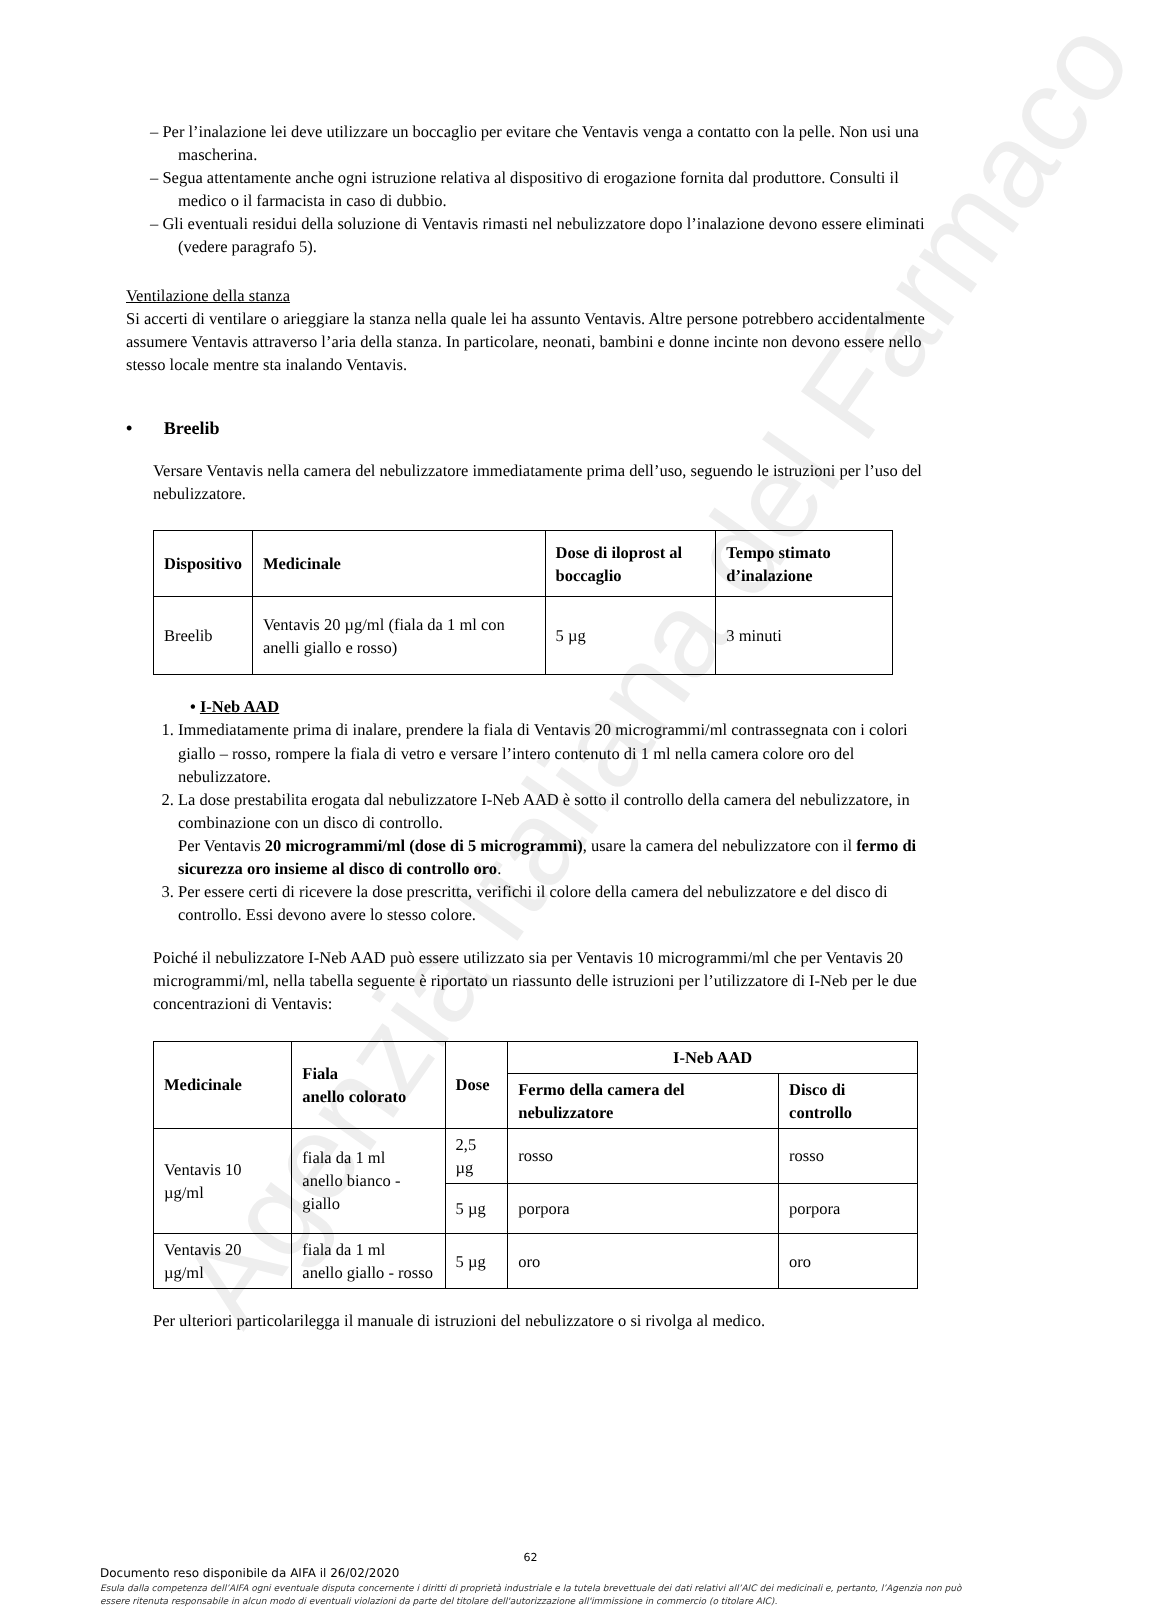Agenzia Italiana del Farmaco
– Per l’inalazione lei deve utilizzare un boccaglio per evitare che Ventavis venga a contatto con la pelle. Non usi una mascherina.
– Segua attentamente anche ogni istruzione relativa al dispositivo di erogazione fornita dal produttore. Consulti il medico o il farmacista in caso di dubbio.
– Gli eventuali residui della soluzione di Ventavis rimasti nel nebulizzatore dopo l’inalazione devono essere eliminati (vedere paragrafo 5).
Ventilazione della stanza
Si accerti di ventilare o arieggiare la stanza nella quale lei ha assunto Ventavis. Altre persone potrebbero accidentalmente assumere Ventavis attraverso l’aria della stanza. In particolare, neonati, bambini e donne incinte non devono essere nello stesso locale mentre sta inalando Ventavis.
• Breelib
Versare Ventavis nella camera del nebulizzatore immediatamente prima dell’uso, seguendo le istruzioni per l’uso del nebulizzatore.
| Dispositivo | Medicinale | Dose di iloprost al boccaglio | Tempo stimato d’inalazione |
| --- | --- | --- | --- |
| Breelib | Ventavis 20 µg/ml (fiala da 1 ml con anelli giallo e rosso) | 5 µg | 3 minuti |
• I-Neb AAD
1. Immediatamente prima di inalare, prendere la fiala di Ventavis 20 microgrammi/ml contrassegnata con i colori giallo – rosso, rompere la fiala di vetro e versare l’intero contenuto di 1 ml nella camera colore oro del nebulizzatore.
2. La dose prestabilita erogata dal nebulizzatore I-Neb AAD è sotto il controllo della camera del nebulizzatore, in combinazione con un disco di controllo.
Per Ventavis 20 microgrammi/ml (dose di 5 microgrammi), usare la camera del nebulizzatore con il fermo di sicurezza oro insieme al disco di controllo oro.
3. Per essere certi di ricevere la dose prescritta, verifichi il colore della camera del nebulizzatore e del disco di controllo. Essi devono avere lo stesso colore.
Poiché il nebulizzatore I-Neb AAD può essere utilizzato sia per Ventavis 10 microgrammi/ml che per Ventavis 20 microgrammi/ml, nella tabella seguente è riportato un riassunto delle istruzioni per l’utilizzatore di I-Neb per le due concentrazioni di Ventavis:
| Medicinale | Fiala anello colorato | Dose | I-Neb AAD | |
| --- | --- | --- | --- | --- |
| | | | Fermo della camera del nebulizzatore | Disco di controllo |
| Ventavis 10 µg/ml | fiala da 1 ml anello bianco - giallo | 2,5 µg | rosso | rosso |
| | | 5 µg | porpora | porpora |
| Ventavis 20 µg/ml | fiala da 1 ml anello giallo - rosso | 5 µg | oro | oro |
Per ulteriori particolarilegga il manuale di istruzioni del nebulizzatore o si rivolga al medico.
62
Documento reso disponibile da AIFA il 26/02/2020
Esula dalla competenza dell’AIFA ogni eventuale disputa concernente i diritti di proprietà industriale e la tutela brevettuale dei dati relativi all’AIC dei medicinali e, pertanto, l’Agenzia non può essere ritenuta responsabile in alcun modo di eventuali violazioni da parte del titolare dell'autorizzazione all'immissione in commercio (o titolare AIC).